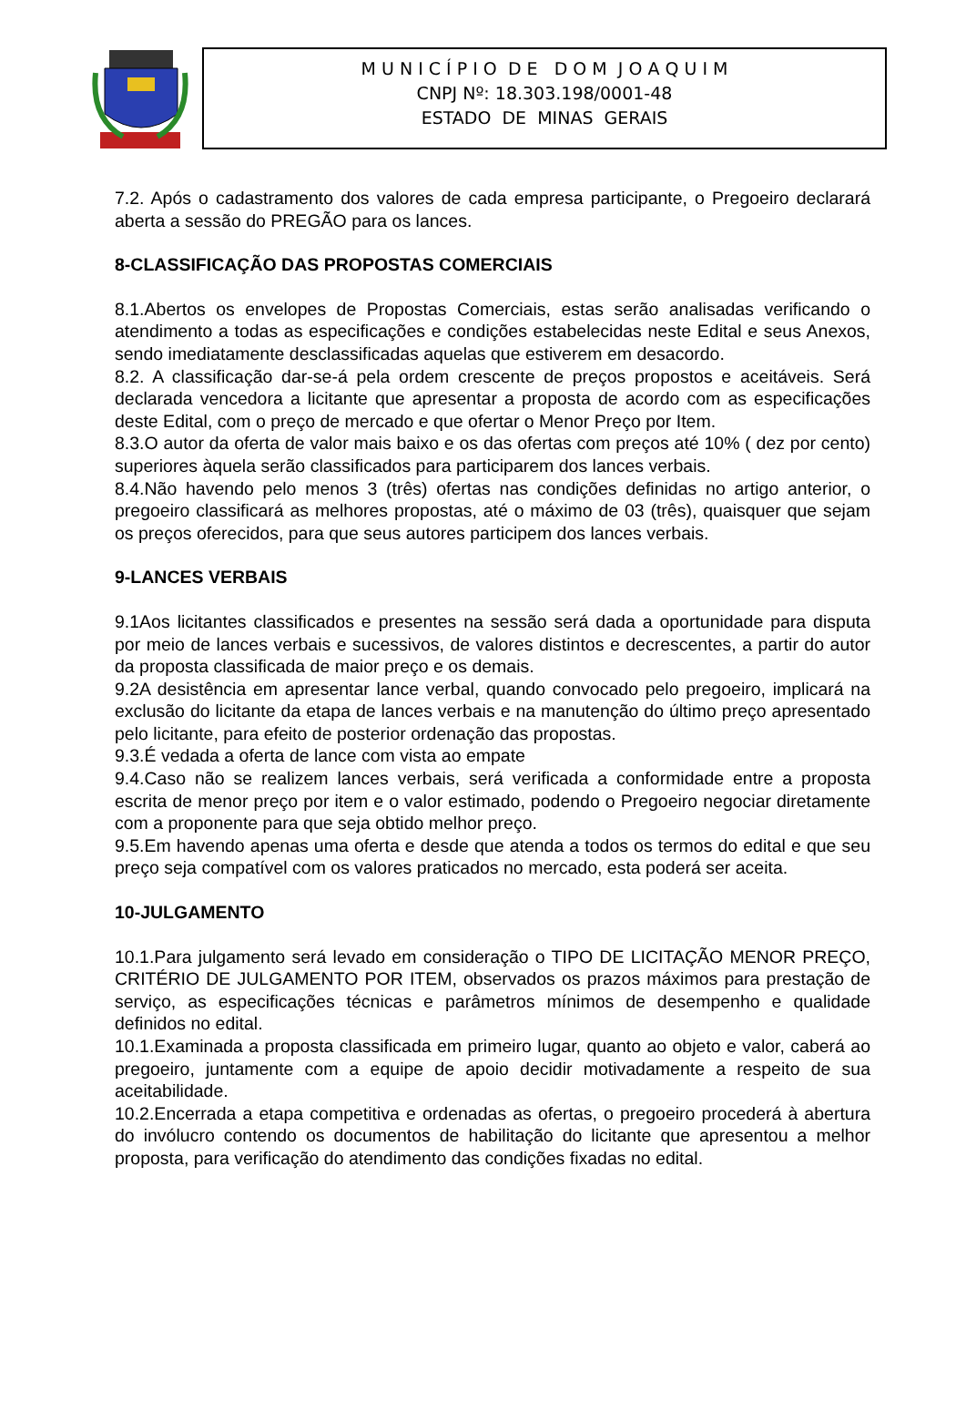M U N I C Í P I O D E D O M J O A Q U I M
CNPJ Nº: 18.303.198/0001-48
ESTADO DE MINAS GERAIS
7.2. Após o cadastramento dos valores de cada empresa participante, o Pregoeiro declarará aberta a sessão do PREGÃO para os lances.
8-CLASSIFICAÇÃO DAS PROPOSTAS COMERCIAIS
8.1.Abertos os envelopes de Propostas Comerciais, estas serão analisadas verificando o atendimento a todas as especificações e condições estabelecidas neste Edital e seus Anexos, sendo imediatamente desclassificadas aquelas que estiverem em desacordo.
8.2. A classificação dar-se-á pela ordem crescente de preços propostos e aceitáveis. Será declarada vencedora a licitante que apresentar a proposta de acordo com as especificações deste Edital, com o preço de mercado e que ofertar o Menor Preço por Item.
8.3.O autor da oferta de valor mais baixo e os das ofertas com preços até 10% ( dez por cento) superiores àquela serão classificados para participarem dos lances verbais.
8.4.Não havendo pelo menos 3 (três) ofertas nas condições definidas no artigo anterior, o pregoeiro classificará as melhores propostas, até o máximo de 03 (três), quaisquer que sejam os preços oferecidos, para que seus autores participem dos lances verbais.
9-LANCES VERBAIS
9.1Aos licitantes classificados e presentes na sessão será dada a oportunidade para disputa por meio de lances verbais e sucessivos, de valores distintos e decrescentes, a partir do autor da proposta classificada de maior preço e os demais.
9.2A desistência em apresentar lance verbal, quando convocado pelo pregoeiro, implicará na exclusão do licitante da etapa de lances verbais e na manutenção do último preço apresentado pelo licitante, para efeito de posterior ordenação das propostas.
9.3.É vedada a oferta de lance com vista ao empate
9.4.Caso não se realizem lances verbais, será verificada a conformidade entre a proposta escrita de menor preço por item e o valor estimado, podendo o Pregoeiro negociar diretamente com a proponente para que seja obtido melhor preço.
9.5.Em havendo apenas uma oferta e desde que atenda a todos os termos do edital e que seu preço seja compatível com os valores praticados no mercado, esta poderá ser aceita.
10-JULGAMENTO
10.1.Para julgamento será levado em consideração o TIPO DE LICITAÇÃO MENOR PREÇO, CRITÉRIO DE JULGAMENTO POR ITEM, observados os prazos máximos para prestação de serviço, as especificações técnicas e parâmetros mínimos de desempenho e qualidade definidos no edital.
10.1.Examinada a proposta classificada em primeiro lugar, quanto ao objeto e valor, caberá ao pregoeiro, juntamente com a equipe de apoio decidir motivadamente a respeito de sua aceitabilidade.
10.2.Encerrada a etapa competitiva e ordenadas as ofertas, o pregoeiro procederá à abertura do invólucro contendo os documentos de habilitação do licitante que apresentou a melhor proposta, para verificação do atendimento das condições fixadas no edital.